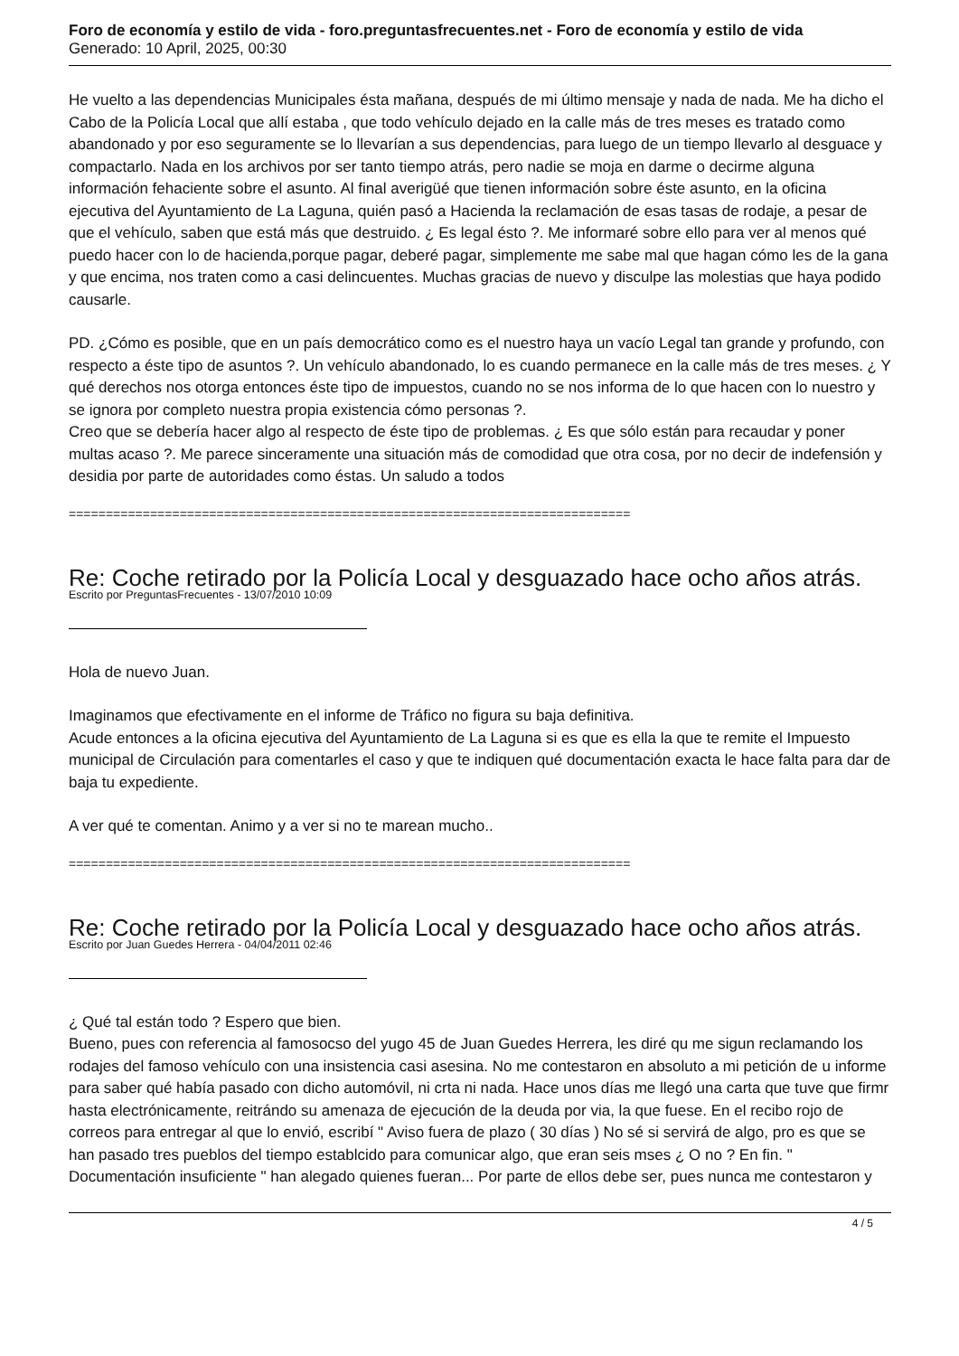Foro de economía y estilo de vida - foro.preguntasfrecuentes.net - Foro de economía y estilo de vida
Generado: 10 April, 2025, 00:30
He vuelto a las dependencias Municipales ésta mañana, después de mi último mensaje y nada de nada. Me ha dicho el Cabo de la Policía Local que allí estaba , que todo vehículo dejado en la calle más de tres meses es tratado como abandonado y por eso seguramente se lo llevarían a sus dependencias, para luego de un tiempo llevarlo al desguace y compactarlo. Nada en los archivos por ser tanto tiempo atrás, pero nadie se moja en darme o decirme alguna información fehaciente sobre el asunto. Al final averigüé que tienen información sobre éste asunto, en la oficina ejecutiva del Ayuntamiento de La Laguna, quién pasó a Hacienda la reclamación de esas tasas de rodaje, a pesar de que el vehículo, saben que está más que destruido. ¿ Es legal ésto ?. Me informaré sobre ello para ver al menos qué puedo hacer con lo de hacienda,porque pagar, deberé pagar, simplemente me sabe mal que hagan cómo les de la gana y que encima, nos traten como a casi delincuentes. Muchas gracias de nuevo y disculpe las molestias que haya podido causarle.
PD. ¿Cómo es posible, que en un país democrático como es el nuestro haya un vacío Legal tan grande y profundo, con respecto a éste tipo de asuntos ?. Un vehículo abandonado, lo es cuando permanece en la calle más de tres meses. ¿ Y qué derechos nos otorga entonces éste tipo de impuestos, cuando no se nos informa de lo que hacen con lo nuestro y se ignora por completo nuestra propia existencia cómo personas ?.
Creo que se debería hacer algo al respecto de éste tipo de problemas. ¿ Es que sólo están para recaudar y poner multas acaso ?. Me parece sinceramente una situación más de comodidad que otra cosa, por no decir de indefensión y desidia por parte de autoridades como éstas. Un saludo a todos
============================================================================
Re: Coche retirado por la Policía Local y desguazado hace ocho años atrás.
Escrito por PreguntasFrecuentes - 13/07/2010 10:09
Hola de nuevo Juan.
Imaginamos que efectivamente en el informe de Tráfico no figura su baja definitiva.
Acude entonces a la oficina ejecutiva del Ayuntamiento de La Laguna si es que es ella la que te remite el Impuesto municipal de Circulación para comentarles el caso y que te indiquen qué documentación exacta le hace falta para dar de baja tu expediente.
A ver qué te comentan. Animo y a ver si no te marean mucho..
============================================================================
Re: Coche retirado por la Policía Local y desguazado hace ocho años atrás.
Escrito por Juan Guedes Herrera - 04/04/2011 02:46
¿ Qué tal están todo ? Espero que bien.
Bueno, pues con referencia al famosocso del yugo 45 de Juan Guedes Herrera, les diré qu me sigun reclamando los rodajes del famoso vehículo con una insistencia casi asesina. No me contestaron en absoluto a mi petición de u informe para saber qué había pasado con dicho automóvil, ni crta ni nada. Hace unos días me llegó una carta que tuve que firmr hasta electrónicamente, reitrándo su amenaza de ejecución de la deuda por via, la que fuese. En el recibo rojo de correos para entregar al que lo envió, escribí " Aviso fuera de plazo ( 30 días ) No sé si servirá de algo, pro es que se han pasado tres pueblos del tiempo establcido para comunicar algo, que eran seis mses ¿ O no ? En fin. " Documentación insuficiente " han alegado quienes fueran... Por parte de ellos debe ser, pues nunca me contestaron y
4 / 5